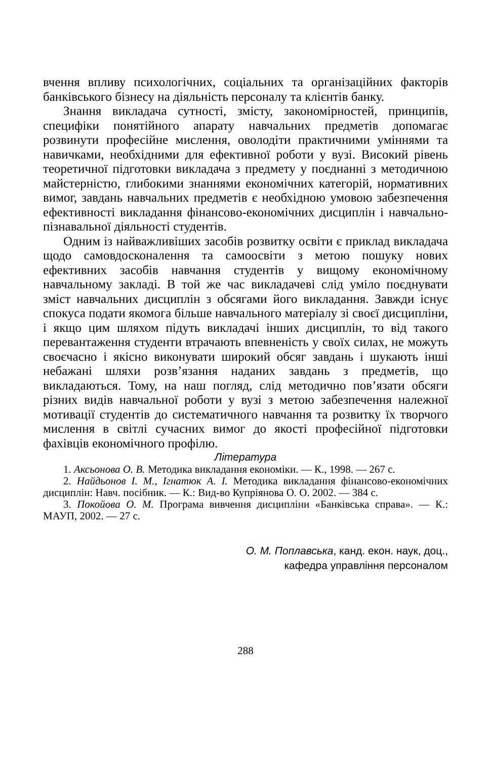вчення впливу психологічних, соціальних та організаційних факторів банківського бізнесу на діяльність персоналу та клієнтів банку.
Знання викладача сутності, змісту, закономірностей, принципів, специфіки понятійного апарату навчальних предметів допомагає розвинути професійне мислення, оволодіти практичними уміннями та навичками, необхідними для ефективної роботи у вузі. Високий рівень теоретичної підготовки викладача з предмету у поєднанні з методичною майстерністю, глибокими знаннями економічних категорій, нормативних вимог, завдань навчальних предметів є необхідною умовою забезпечення ефективності викладання фінансово-економічних дисциплін і навчально-пізнавальної діяльності студентів.
Одним із найважливіших засобів розвитку освіти є приклад викладача щодо самовдосконалення та самоосвіти з метою пошуку нових ефективних засобів навчання студентів у вищому економічному навчальному закладі. В той же час викладачеві слід уміло поєднувати зміст навчальних дисциплін з обсягами його викладання. Завжди існує спокуса подати якомога більше навчального матеріалу зі своєї дисципліни, і якщо цим шляхом підуть викладачі інших дисциплін, то від такого перевантаження студенти втрачають впевненість у своїх силах, не можуть своєчасно і якісно виконувати широкий обсяг завдань і шукають інші небажані шляхи розв’язання наданих завдань з предметів, що викладаються. Тому, на наш погляд, слід методично пов’язати обсяги різних видів навчальної роботи у вузі з метою забезпечення належної мотивації студентів до систематичного навчання та розвитку їх творчого мислення в світлі сучасних вимог до якості професійної підготовки фахівців економічного профілю.
Література
1. Аксьонова О. В. Методика викладання економіки. — К., 1998. — 267 с.
2. Найдьонов І. М., Ігнатюк А. І. Методика викладання фінансово-економічних дисциплін: Навч. посібник. — К.: Вид-во Купріянова О. О. 2002. — 384 с.
3. Покойова О. М. Програма вивчення дисципліни «Банківська справа». — К.: МАУП, 2002. — 27 с.
О. М. Поплавська, канд. екон. наук, доц.,
кафедра управління персоналом
288